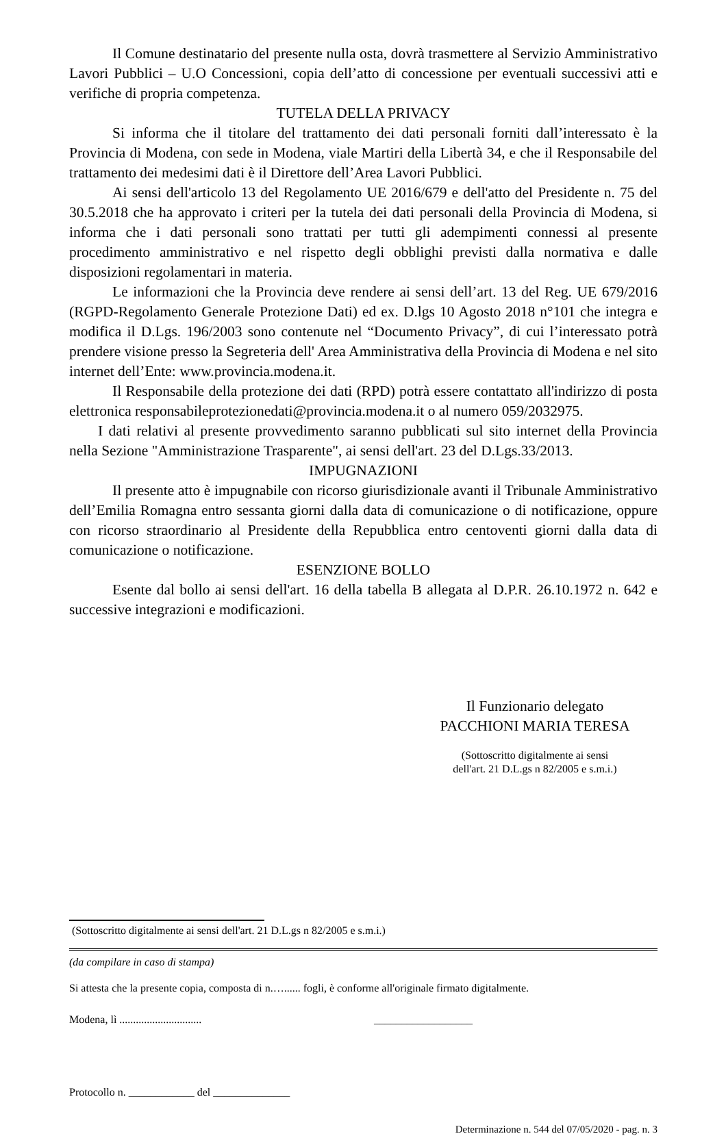Il Comune destinatario del presente nulla osta, dovrà trasmettere al Servizio Amministrativo Lavori Pubblici – U.O Concessioni, copia dell’atto di concessione per eventuali successivi atti e verifiche di propria competenza.
TUTELA DELLA PRIVACY
Si informa che il titolare del trattamento dei dati personali forniti dall’interessato è la Provincia di Modena, con sede in Modena, viale Martiri della Libertà 34, e che il Responsabile del trattamento dei medesimi dati è il Direttore dell’Area Lavori Pubblici.
Ai sensi dell'articolo 13 del Regolamento UE 2016/679 e dell'atto del Presidente n. 75 del 30.5.2018 che ha approvato i criteri per la tutela dei dati personali della Provincia di Modena, si informa che i dati personali sono trattati per tutti gli adempimenti connessi al presente procedimento amministrativo e nel rispetto degli obblighi previsti dalla normativa e dalle disposizioni regolamentari in materia.
Le informazioni che la Provincia deve rendere ai sensi dell’art. 13 del Reg. UE 679/2016 (RGPD-Regolamento Generale Protezione Dati) ed ex. D.lgs 10 Agosto 2018 n°101 che integra e modifica il D.Lgs. 196/2003 sono contenute nel “Documento Privacy”, di cui l’interessato potrà prendere visione presso la Segreteria dell' Area Amministrativa della Provincia di Modena e nel sito internet dell’Ente: www.provincia.modena.it.
Il Responsabile della protezione dei dati (RPD) potrà essere contattato all'indirizzo di posta elettronica responsabileprotezionedati@provincia.modena.it o al numero 059/2032975.
I dati relativi al presente provvedimento saranno pubblicati sul sito internet della Provincia nella Sezione "Amministrazione Trasparente", ai sensi dell'art. 23 del D.Lgs.33/2013.
IMPUGNAZIONI
Il presente atto è impugnabile con ricorso giurisdizionale avanti il Tribunale Amministrativo dell’Emilia Romagna entro sessanta giorni dalla data di comunicazione o di notificazione, oppure con ricorso straordinario al Presidente della Repubblica entro centoventi giorni dalla data di comunicazione o notificazione.
ESENZIONE BOLLO
Esente dal bollo ai sensi dell'art. 16 della tabella B allegata al D.P.R. 26.10.1972 n. 642 e successive integrazioni e modificazioni.
Il Funzionario delegato
PACCHIONI MARIA TERESA
(Sottoscritto digitalmente ai sensi
dell'art. 21 D.L.gs n 82/2005 e s.m.i.)
(Sottoscritto digitalmente ai sensi dell'art. 21 D.L.gs n 82/2005 e s.m.i.)
(da compilare in caso di stampa)
Si attesta che la presente copia, composta di n.…...... fogli, è conforme all'originale firmato digitalmente.
Modena, lì .............................. __________________
Protocollo n. ____________ del ______________
Determinazione n. 544 del 07/05/2020 - pag. n. 3